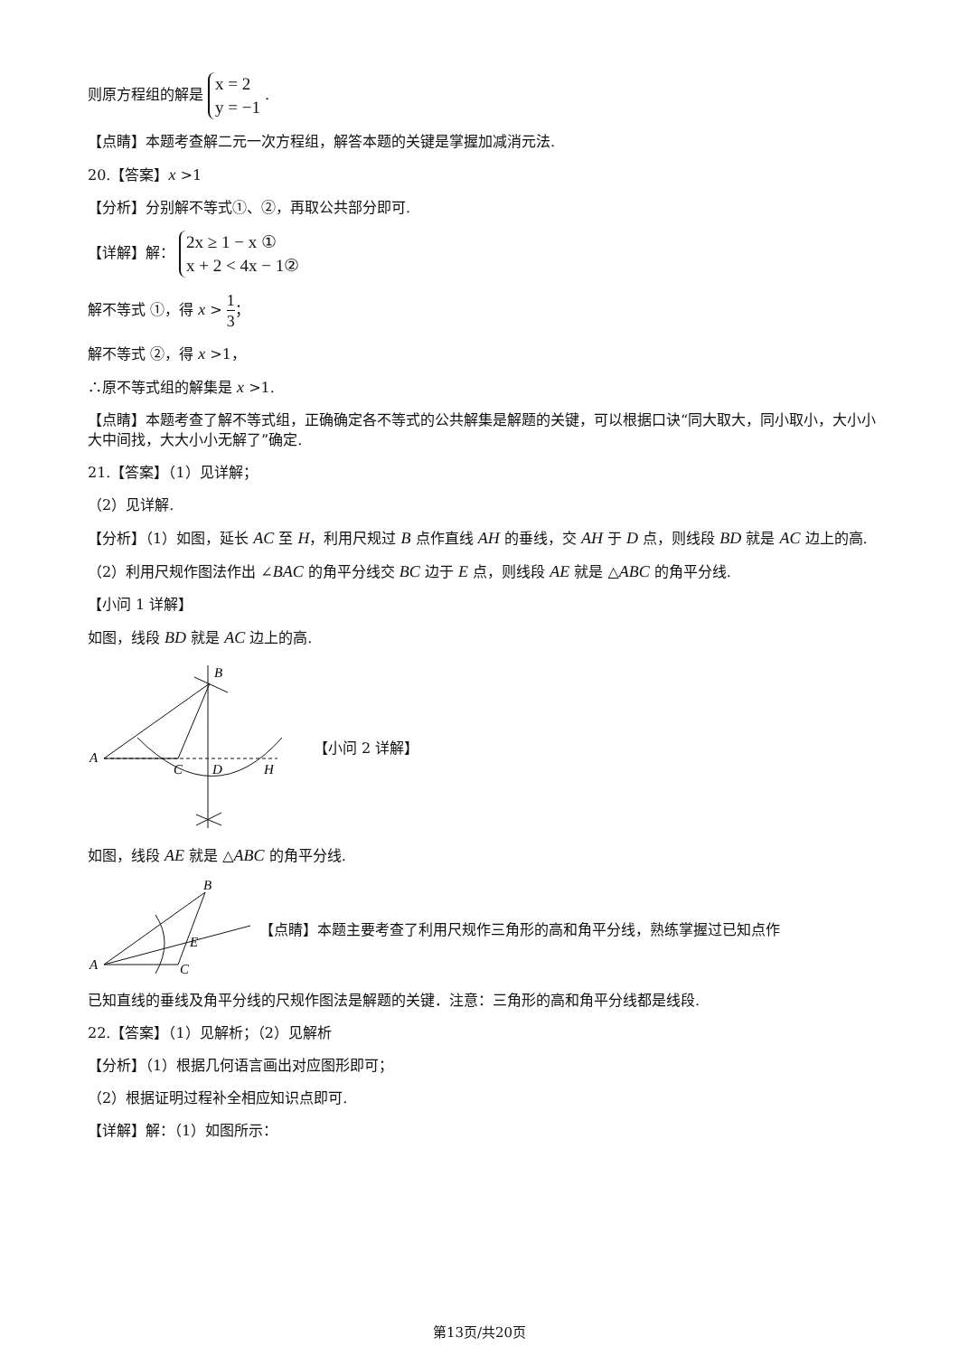则原方程组的解是 x = 2
y = −1 .
【点睛】本题考查解二元一次方程组，解答本题的关键是掌握加减消元法.
20.【答案】x >1
【分析】分别解不等式①、②，再取公共部分即可.
【详解】解： 2x ≥ 1 − x ①
x + 2 < 4x − 1②
解不等式 ①，得 x > 1 3；
解不等式 ②，得 x >1，
∴原不等式组的解集是 x >1.
【点睛】本题考查了解不等式组，正确确定各不等式的公共解集是解题的关键，可以根据口诀“同大取大，同小取小，大小小大中间找，大大小小无解了”确定.
21.【答案】（1）见详解；
（2）见详解.
【分析】（1）如图，延长 AC 至 H，利用尺规过 B 点作直线 AH 的垂线，交 AH 于 D 点，则线段 BD 就是 AC 边上的高.
（2）利用尺规作图法作出 ∠BAC 的角平分线交 BC 边于 E 点，则线段 AE 就是 △ABC 的角平分线.
【小问 1 详解】
如图，线段 BD 就是 AC 边上的高.
A
B
C
D
H
【小问 2 详解】
如图，线段 AE 就是 △ABC 的角平分线.
A
B
C
E
【点睛】本题主要考查了利用尺规作三角形的高和角平分线，熟练掌握过已知点作
已知直线的垂线及角平分线的尺规作图法是解题的关键．注意：三角形的高和角平分线都是线段.
22.【答案】（1）见解析；（2）见解析
【分析】（1）根据几何语言画出对应图形即可；
（2）根据证明过程补全相应知识点即可.
【详解】解：（1）如图所示：
第13页/共20页